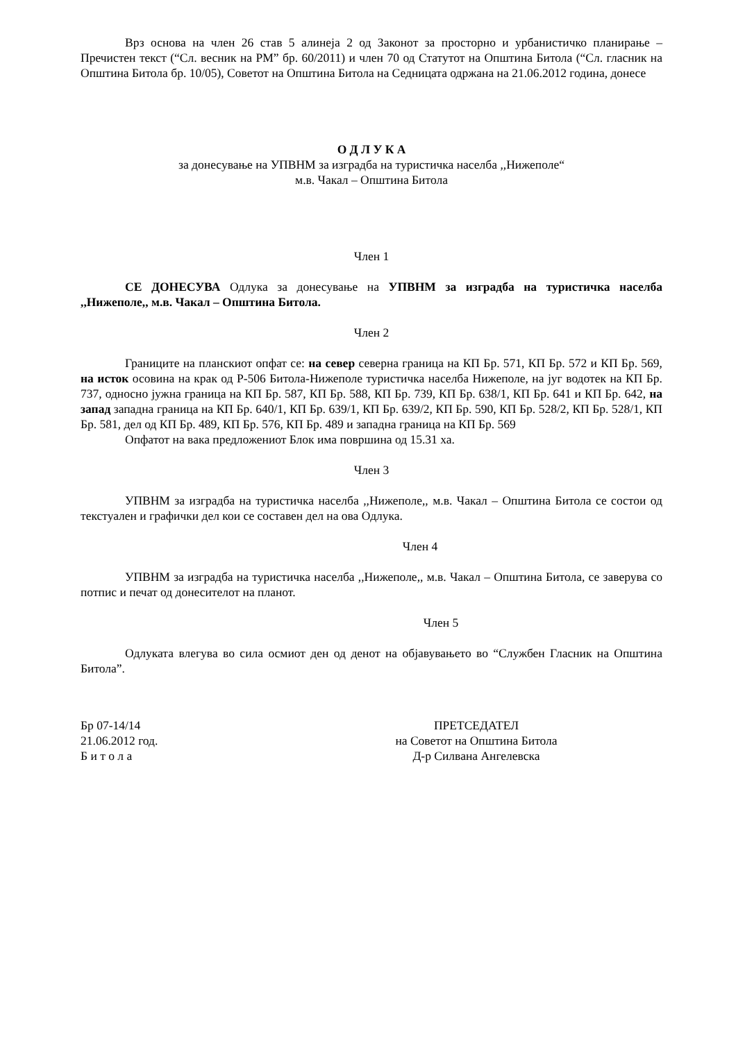Врз основа на член 26 став 5 алинеја 2 од Законот за просторно и урбанистичко планирање – Пречистен текст (“Сл. весник на РМ” бр. 60/2011) и член 70 од Статутот на Општина Битола (“Сл. гласник на Општина Битола бр. 10/05), Советот на Општина Битола на Седницата одржана на 21.06.2012 година, донесе
О Д Л У К А
за донесување на УПВНМ за изградба на туристичка населба ,,Нижеполе“
м.в. Чакал – Општина Битола
Член 1
СЕ ДОНЕСУВА Одлука за донесување на УПВНМ за изградба на туристичка населба ,,Нижеполе,, м.в. Чакал – Општина Битола.
Член 2
Границите на планскиот опфат се: на север северна граница на КП Бр. 571, КП Бр. 572 и КП Бр. 569, на исток осовина на крак од Р-506 Битола-Нижеполе туристичка населба Нижеполе, на југ водотек на КП Бр. 737, односно јужна граница на КП Бр. 587, КП Бр. 588, КП Бр. 739, КП Бр. 638/1, КП Бр. 641 и КП Бр. 642, на запад западна граница на КП Бр. 640/1, КП Бр. 639/1, КП Бр. 639/2, КП Бр. 590, КП Бр. 528/2, КП Бр. 528/1, КП Бр. 581, дел од КП Бр. 489, КП Бр. 576, КП Бр. 489 и западна граница на КП Бр. 569
Опфатот на вака предложениот Блок има површина од 15.31 ха.
Член 3
УПВНМ за изградба на туристичка населба ,,Нижеполе,, м.в. Чакал – Општина Битола се состои од текстуален и графички дел кои се составен дел на ова Одлука.
Член 4
УПВНМ за изградба на туристичка населба ,,Нижеполе,, м.в. Чакал – Општина Битола, се заверува со потпис и печат од донесителот на планот.
Член 5
Одлуката влегува во сила осмиот ден од денот на објавувањето во “Службен Гласник на Општина Битола”.
Бр 07-14/14
21.06.2012 год.
Б и т о л а
ПРЕТСЕДАТЕЛ
на Советот на Општина Битола
Д-р Силвана Ангелевска